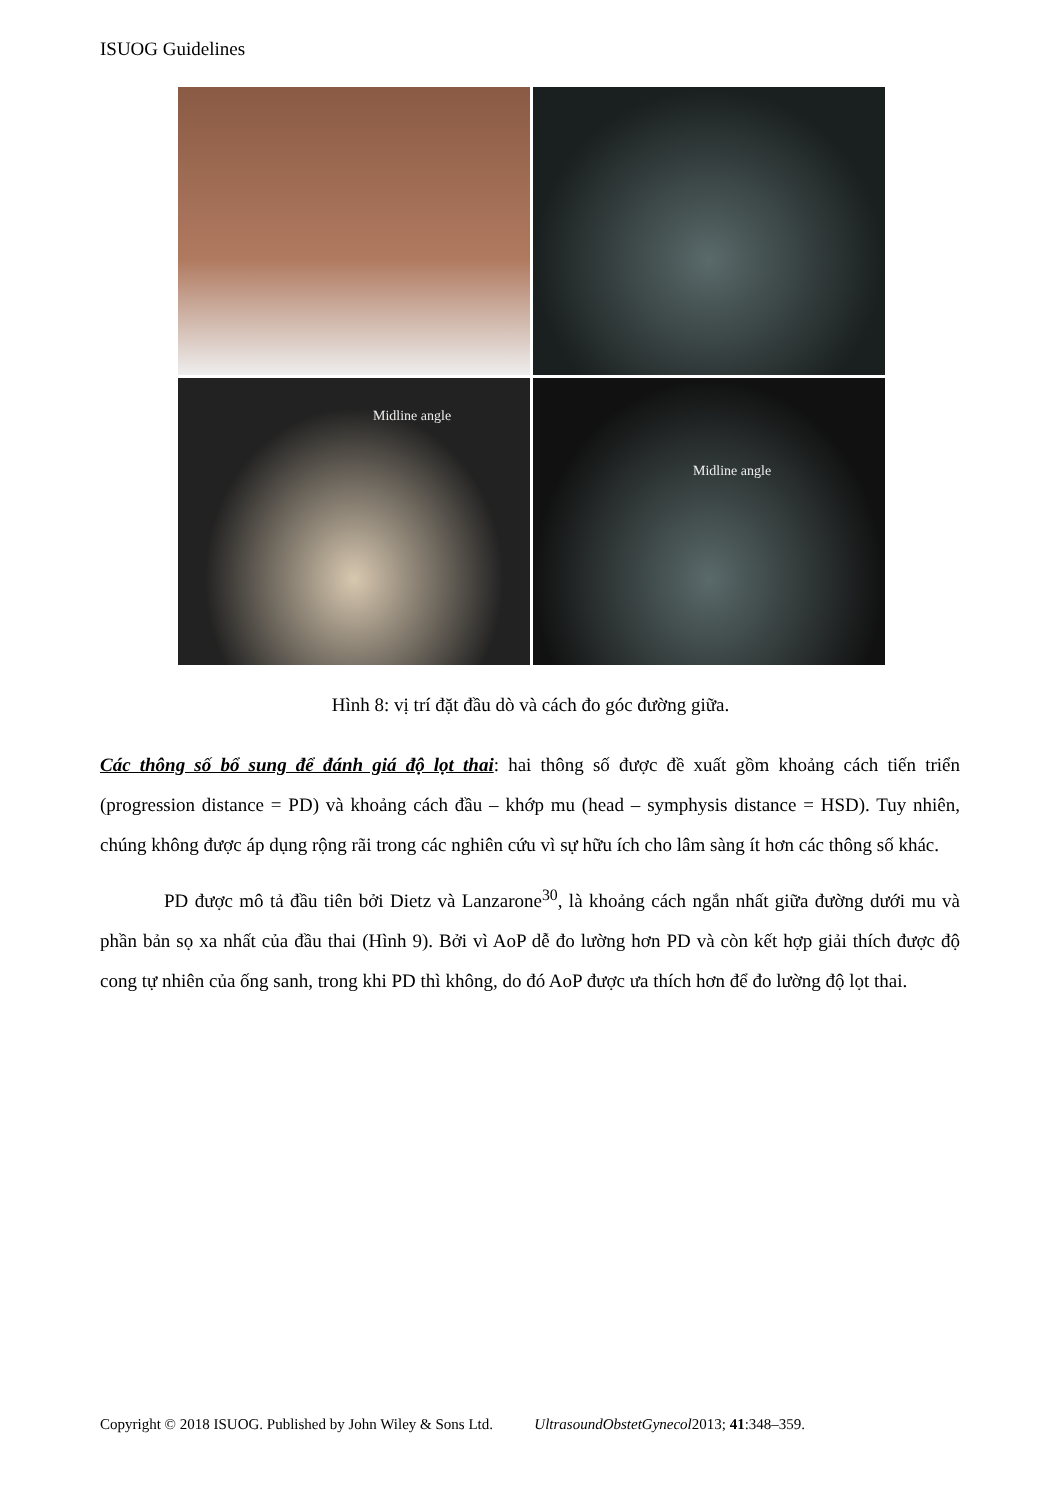ISUOG Guidelines
Midline angle
Midline angle
Hình 8: vị trí đặt đầu dò và cách đo góc đường giữa.
Các thông số bổ sung để đánh giá độ lọt thai: hai thông số được đề xuất gồm khoảng cách tiến triển (progression distance = PD) và khoảng cách đầu – khớp mu (head – symphysis distance = HSD). Tuy nhiên, chúng không được áp dụng rộng rãi trong các nghiên cứu vì sự hữu ích cho lâm sàng ít hơn các thông số khác.
PD được mô tả đầu tiên bởi Dietz và Lanzarone<sup>30</sup>, là khoảng cách ngắn nhất giữa đường dưới mu và phần bản sọ xa nhất của đầu thai (Hình 9). Bởi vì AoP dễ đo lường hơn PD và còn kết hợp giải thích được độ cong tự nhiên của ống sanh, trong khi PD thì không, do đó AoP được ưa thích hơn để đo lường độ lọt thai.
Copyright © 2018 ISUOG. Published by John Wiley & Sons Ltd. UltrasoundObstetGynecol2013; 41:348–359.